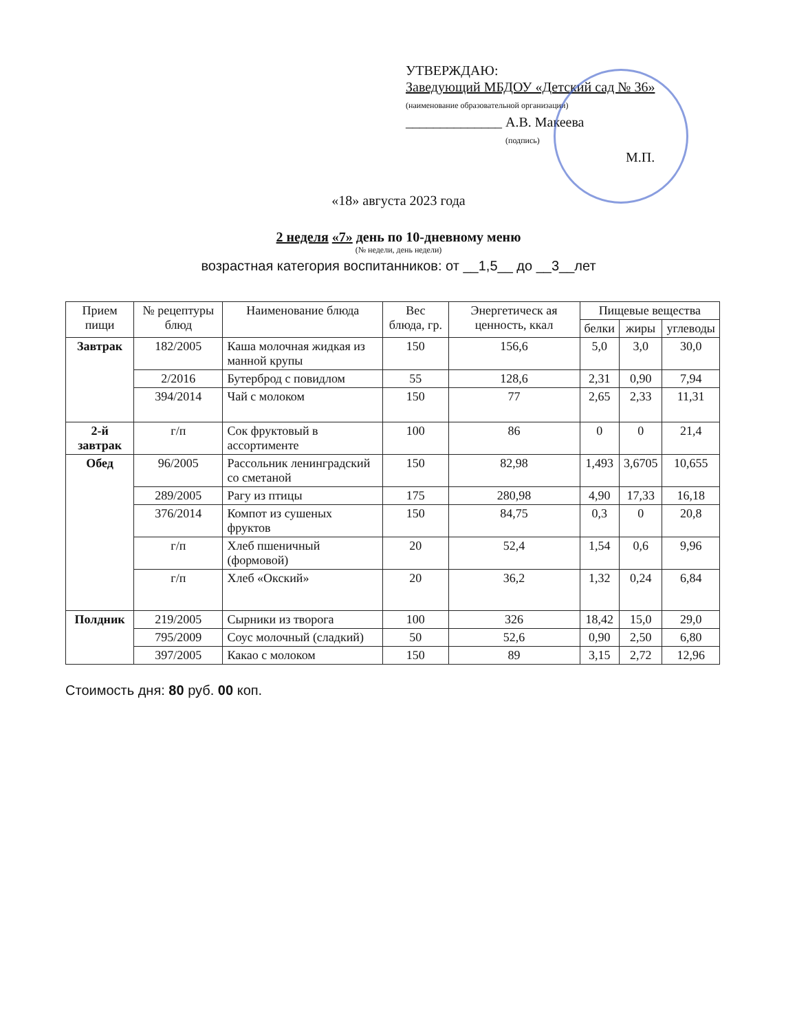УТВЕРЖДАЮ:
Заведующий МБДОУ «Детский сад № 36»
(наименование образовательной организации)
______________ А.В. Макеева
(подпись)
М.П.
«18» августа 2023 года
2 неделя «7» день по 10-дневному меню
(№ недели, день недели)
возрастная категория воспитанников: от __1,5__ до __3__лет
| Прием пищи | № рецептуры блюд | Наименование блюда | Вес блюда, гр. | Энергетическ ая ценность, ккал | Пищевые вещества | | |
| --- | --- | --- | --- | --- | --- | --- | --- |
| | | | | | белки | жиры | углеводы |
| Завтрак | 182/2005 | Каша молочная жидкая из манной крупы | 150 | 156,6 | 5,0 | 3,0 | 30,0 |
| | 2/2016 | Бутерброд с повидлом | 55 | 128,6 | 2,31 | 0,90 | 7,94 |
| | 394/2014 | Чай с молоком | 150 | 77 | 2,65 | 2,33 | 11,31 |
| 2-й завтрак | г/п | Сок фруктовый в ассортименте | 100 | 86 | 0 | 0 | 21,4 |
| Обед | 96/2005 | Рассольник ленинградский со сметаной | 150 | 82,98 | 1,493 | 3,6705 | 10,655 |
| | 289/2005 | Рагу из птицы | 175 | 280,98 | 4,90 | 17,33 | 16,18 |
| | 376/2014 | Компот из сушеных фруктов | 150 | 84,75 | 0,3 | 0 | 20,8 |
| | г/п | Хлеб пшеничный (формовой) | 20 | 52,4 | 1,54 | 0,6 | 9,96 |
| | г/п | Хлеб «Окский» | 20 | 36,2 | 1,32 | 0,24 | 6,84 |
| Полдник | 219/2005 | Сырники из творога | 100 | 326 | 18,42 | 15,0 | 29,0 |
| | 795/2009 | Соус молочный (сладкий) | 50 | 52,6 | 0,90 | 2,50 | 6,80 |
| | 397/2005 | Какао с молоком | 150 | 89 | 3,15 | 2,72 | 12,96 |
Стоимость дня: 80 руб. 00 коп.